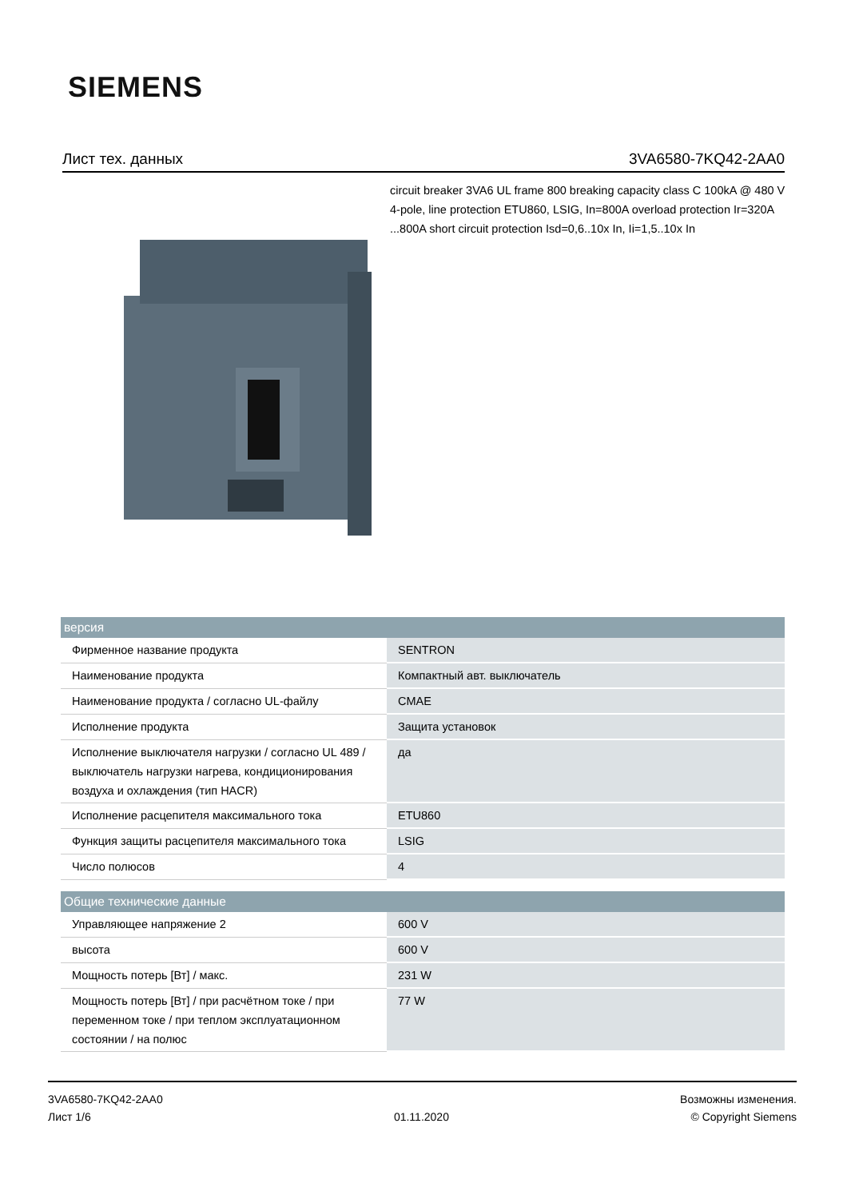SIEMENS
Лист тех. данных 3VA6580-7KQ42-2AA0
circuit breaker 3VA6 UL frame 800 breaking capacity class C 100kA @ 480 V 4-pole, line protection ETU860, LSIG, In=800A overload protection Ir=320A ...800A short circuit protection Isd=0,6..10x In, Ii=1,5..10x In
| версия | |
| --- | --- |
| Фирменное название продукта | SENTRON |
| Наименование продукта | Компактный авт. выключатель |
| Наименование продукта / согласно UL-файлу | CMAE |
| Исполнение продукта | Защита установок |
| Исполнение выключателя нагрузки / согласно UL 489 / выключатель нагрузки нагрева, кондиционирования воздуха и охлаждения (тип HACR) | да |
| Исполнение расцепителя максимального тока | ETU860 |
| Функция защиты расцепителя максимального тока | LSIG |
| Число полюсов | 4 |
| Общие технические данные | |
| Управляющее напряжение 2 | 600 V |
| высота | 600 V |
| Мощность потерь [Вт] / макс. | 231 W |
| Мощность потерь [Вт] / при расчётном токе / при переменном токе / при теплом эксплуатационном состоянии / на полюс | 77 W |
3VA6580-7KQ42-2AA0
Лист 1/6
01.11.2020
Возможны изменения.
© Copyright Siemens